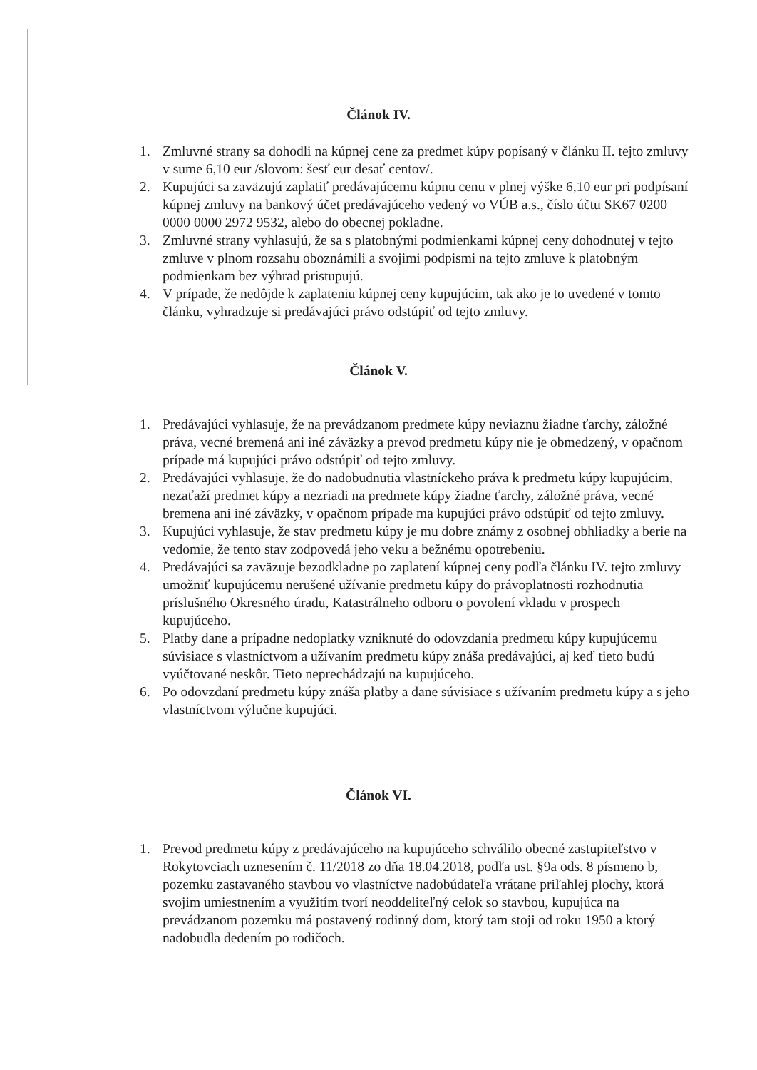Článok IV.
1. Zmluvné strany sa dohodli na kúpnej cene za predmet kúpy popísaný v článku II. tejto zmluvy v sume 6,10 eur /slovom: šesť eur desať centov/.
2. Kupujúci sa zaväzujú zaplatiť predávajúcemu kúpnu cenu v plnej výške 6,10 eur pri podpísaní kúpnej zmluvy na bankový účet predávajúceho vedený vo VÚB a.s., číslo účtu SK67 0200 0000 0000 2972 9532, alebo do obecnej pokladne.
3. Zmluvné strany vyhlasujú, že sa s platobnými podmienkami kúpnej ceny dohodnutej v tejto zmluve v plnom rozsahu oboznámili a svojimi podpismi na tejto zmluve k platobným podmienkam bez výhrad pristupujú.
4. V prípade, že nedôjde k zaplateniu kúpnej ceny kupujúcim, tak ako je to uvedené v tomto článku, vyhradzuje si predávajúci právo odstúpiť od tejto zmluvy.
Článok V.
1. Predávajúci vyhlasuje, že na prevádzanom predmete kúpy neviaznu žiadne ťarchy, záložné práva, vecné bremená ani iné záväzky a prevod predmetu kúpy nie je obmedzený, v opačnom prípade má kupujúci právo odstúpiť od tejto zmluvy.
2. Predávajúci vyhlasuje, že do nadobudnutia vlastníckeho práva k predmetu kúpy kupujúcim, nezaťaží predmet kúpy a nezriadi na predmete kúpy žiadne ťarchy, záložné práva, vecné bremena ani iné záväzky, v opačnom prípade ma kupujúci právo odstúpiť od tejto zmluvy.
3. Kupujúci vyhlasuje, že stav predmetu kúpy je mu dobre známy z osobnej obhliadky a berie na vedomie, že tento stav zodpovedá jeho veku a bežnému opotrebeniu.
4. Predávajúci sa zaväzuje bezodkladne po zaplatení kúpnej ceny podľa článku IV. tejto zmluvy umožniť kupujúcemu nerušené užívanie predmetu kúpy do právoplatnosti rozhodnutia príslušného Okresného úradu, Katastrálneho odboru o povolení vkladu v prospech kupujúceho.
5. Platby dane a prípadne nedoplatky vzniknuté do odovzdania predmetu kúpy kupujúcemu súvisiace s vlastníctvom a užívaním predmetu kúpy znáša predávajúci, aj keď tieto budú vyúčtované neskôr. Tieto neprechádzajú na kupujúceho.
6. Po odovzdaní predmetu kúpy znáša platby a dane súvisiace s užívaním predmetu kúpy a s jeho vlastníctvom výlučne kupujúci.
Článok VI.
1. Prevod predmetu kúpy z predávajúceho na kupujúceho schválilo obecné zastupiteľstvo v Rokytovciach uznesením č. 11/2018 zo dňa 18.04.2018, podľa ust. §9a ods. 8 písmeno b, pozemku zastavaného stavbou vo vlastníctve nadobúdateľa vrátane priľahlej plochy, ktorá svojim umiestnením a využitím tvorí neoddeliteľný celok so stavbou, kupujúca na prevádzanom pozemku má postavený rodinný dom, ktorý tam stoji od roku 1950 a ktorý nadobudla dedením po rodičoch.